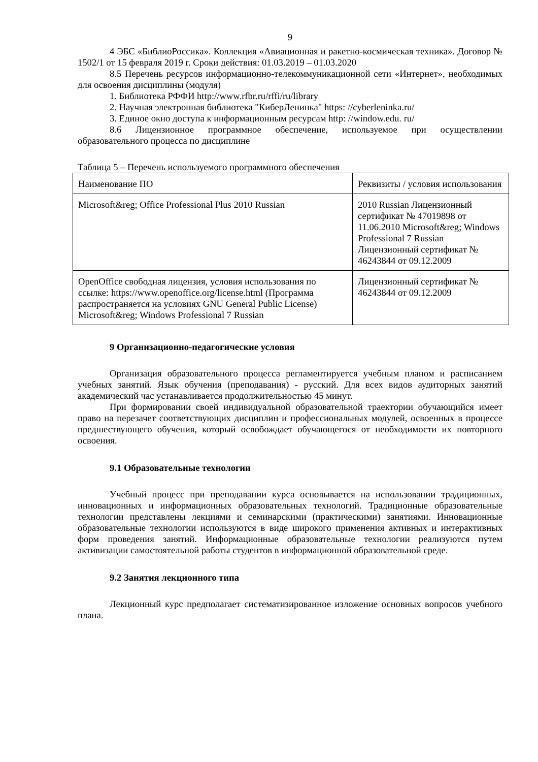9
4 ЭБС «БиблиоРоссика». Коллекция «Авиационная и ракетно-космическая техника». Договор № 1502/1 от 15 февраля 2019 г. Сроки действия: 01.03.2019 – 01.03.2020
8.5 Перечень ресурсов информационно-телекоммуникационной сети «Интернет», необходимых для освоения дисциплины (модуля)
1. Библиотека РФФИ http://www.rfbr.ru/rffi/ru/library
2. Научная электронная библиотека "КиберЛенинка" https: //cyberleninka.ru/
3. Единое окно доступа к информационным ресурсам http: //window.edu. ru/
8.6 Лицензионное программное обеспечение, используемое при осуществлении образовательного процесса по дисциплине
Таблица 5 – Перечень используемого программного обеспечения
| Наименование ПО | Реквизиты / условия использования |
| Microsoft&reg; Office Professional Plus 2010 Russian | 2010 Russian Лицензионный сертификат № 47019898 от 11.06.2010 Microsoft&reg; Windows Professional 7 Russian Лицензионный сертификат № 46243844 от 09.12.2009 |
| OpenOffice свободная лицензия, условия использования по ссылке: https://www.openoffice.org/license.html (Программа распространяется на условиях GNU General Public License) Microsoft&reg; Windows Professional 7 Russian | Лицензионный сертификат № 46243844 от 09.12.2009 |
9 Организационно-педагогические условия
Организация образовательного процесса регламентируется учебным планом и расписанием учебных занятий. Язык обучения (преподавания) - русский. Для всех видов аудиторных занятий академический час устанавливается продолжительностью 45 минут.
При формировании своей индивидуальной образовательной траектории обучающийся имеет право на перезачет соответствующих дисциплин и профессиональных модулей, освоенных в процессе предшествующего обучения, который освобождает обучающегося от необходимости их повторного освоения.
9.1 Образовательные технологии
Учебный процесс при преподавании курса основывается на использовании традиционных, инновационных и информационных образовательных технологий. Традиционные образовательные технологии представлены лекциями и семинарскими (практическими) занятиями. Инновационные образовательные технологии используются в виде широкого применения активных и интерактивных форм проведения занятий. Информационные образовательные технологии реализуются путем активизации самостоятельной работы студентов в информационной образовательной среде.
9.2 Занятия лекционного типа
Лекционный курс предполагает систематизированное изложение основных вопросов учебного плана.